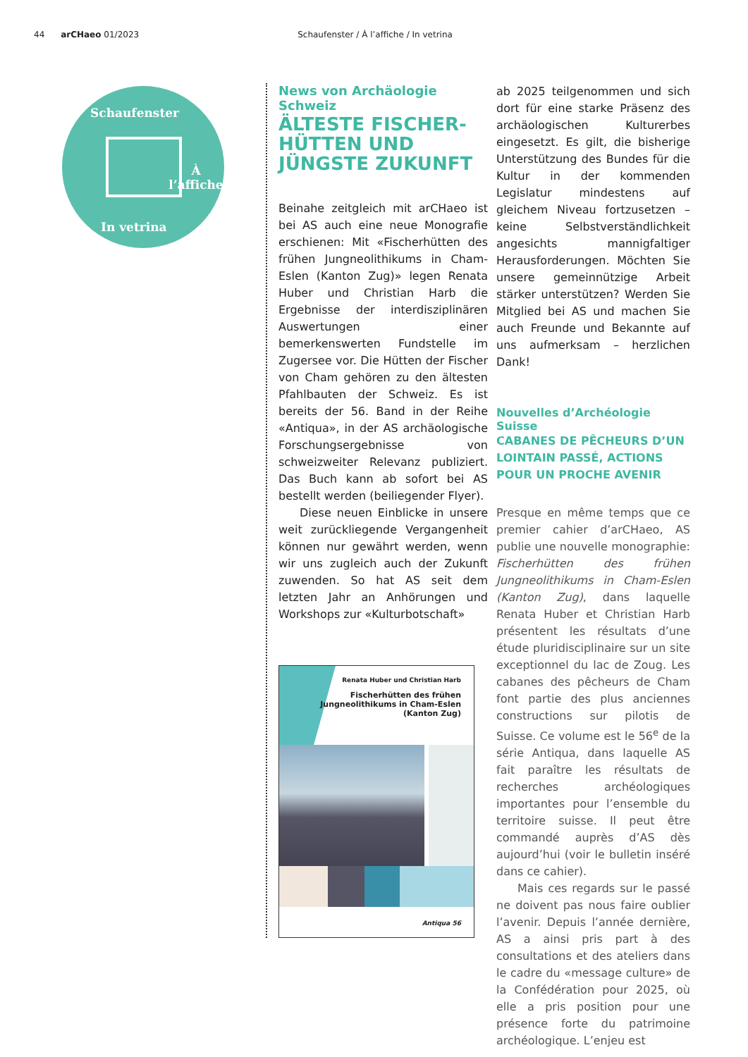44 arCHaeo 01/2023 Schaufenster / À l’affiche / In vetrina
Schaufenster
À l’affiche
In vetrina
News von Archäologie Schweiz
ÄLTESTE FISCHER-HÜTTEN UND JÜNGSTE ZUKUNFT
Beinahe zeitgleich mit arCHaeo ist bei AS auch eine neue Monografie erschienen: Mit «Fischerhütten des frühen Jungneolithikums in Cham-Eslen (Kanton Zug)» legen Renata Huber und Christian Harb die Ergebnisse der interdisziplinären Auswertungen einer bemerkenswerten Fundstelle im Zugersee vor. Die Hütten der Fischer von Cham gehören zu den ältesten Pfahlbauten der Schweiz. Es ist bereits der 56. Band in der Reihe «Antiqua», in der AS archäologische Forschungsergebnisse von schweizweiter Relevanz publiziert. Das Buch kann ab sofort bei AS bestellt werden (beiliegender Flyer).
Diese neuen Einblicke in unsere weit zurückliegende Vergangenheit können nur gewährt werden, wenn wir uns zugleich auch der Zukunft zuwenden. So hat AS seit dem letzten Jahr an Anhörungen und Workshops zur «Kulturbotschaft»
Renata Huber und Christian Harb
Fischerhütten des frühen
Jungneolithikums in Cham-Eslen
(Kanton Zug)
Antiqua 56
ab 2025 teilgenommen und sich dort für eine starke Präsenz des archäologischen Kulturerbes eingesetzt. Es gilt, die bisherige Unterstützung des Bundes für die Kultur in der kommenden Legislatur mindestens auf gleichem Niveau fortzusetzen – keine Selbstverständlichkeit angesichts mannigfaltiger Herausforderungen. Möchten Sie unsere gemeinnützige Arbeit stärker unterstützen? Werden Sie Mitglied bei AS und machen Sie auch Freunde und Bekannte auf uns aufmerksam – herzlichen Dank!
Nouvelles d’Archéologie Suisse
CABANES DE PÊCHEURS D’UN LOINTAIN PASSÉ, ACTIONS POUR UN PROCHE AVENIR
Presque en même temps que ce premier cahier d’arCHaeo, AS publie une nouvelle monographie: Fischerhütten des frühen Jungneolithikums in Cham-Eslen (Kanton Zug), dans laquelle Renata Huber et Christian Harb présentent les résultats d’une étude pluridisciplinaire sur un site exceptionnel du lac de Zoug. Les cabanes des pêcheurs de Cham font partie des plus anciennes constructions sur pilotis de Suisse. Ce volume est le 56<sup>e</sup> de la série Antiqua, dans laquelle AS fait paraître les résultats de recherches archéologiques importantes pour l’ensemble du territoire suisse. Il peut être commandé auprès d’AS dès aujourd’hui (voir le bulletin inséré dans ce cahier).
Mais ces regards sur le passé ne doivent pas nous faire oublier l’avenir. Depuis l’année dernière, AS a ainsi pris part à des consultations et des ateliers dans le cadre du «message culture» de la Confédération pour 2025, où elle a pris position pour une présence forte du patrimoine archéologique. L’enjeu est